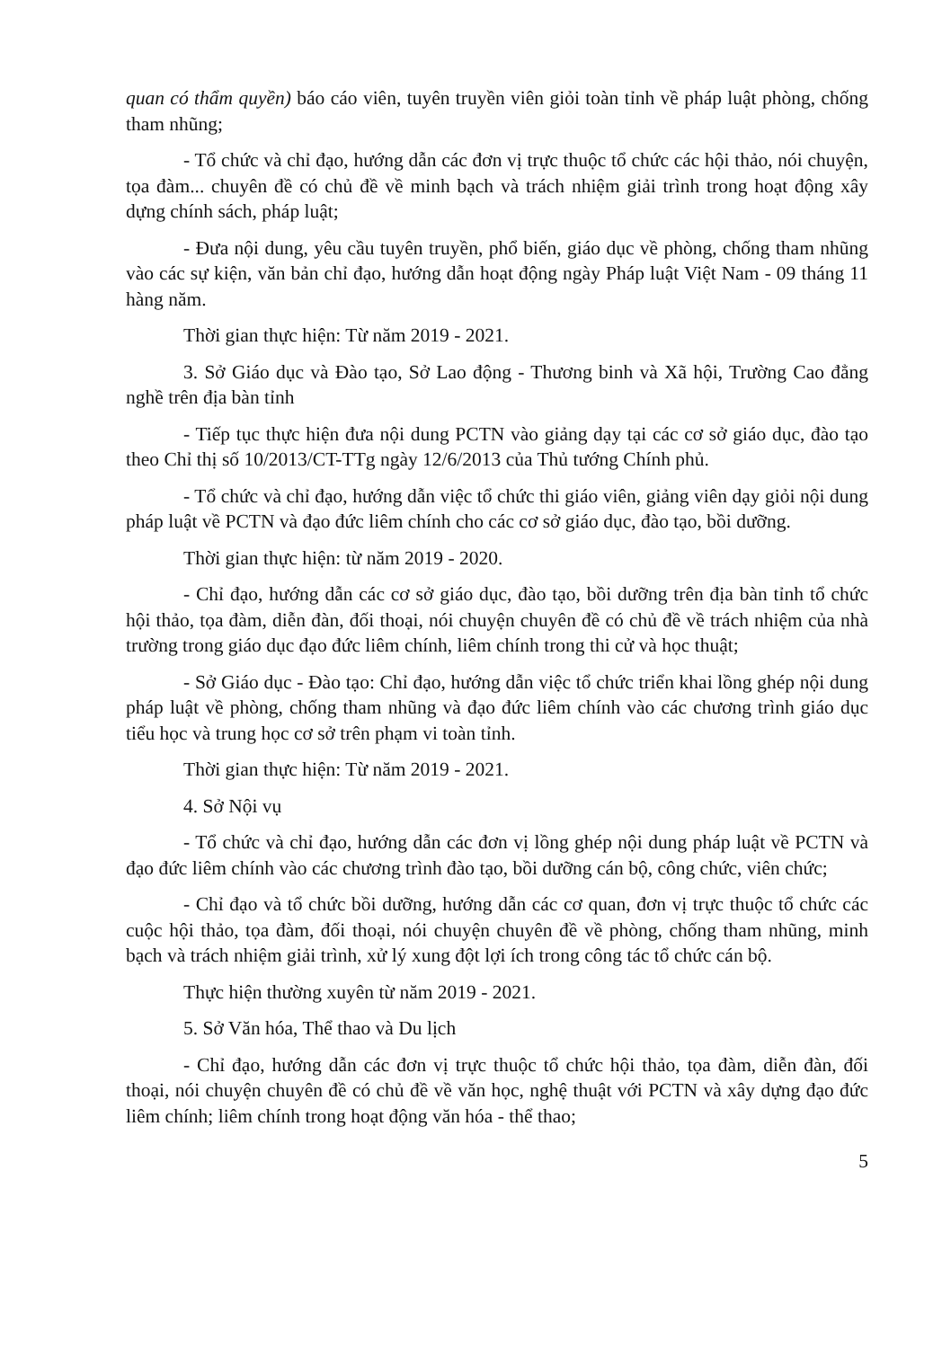quan có thẩm quyền) báo cáo viên, tuyên truyền viên giỏi toàn tỉnh về pháp luật phòng, chống tham nhũng;
- Tổ chức và chỉ đạo, hướng dẫn các đơn vị trực thuộc tổ chức các hội thảo, nói chuyện, tọa đàm... chuyên đề có chủ đề về minh bạch và trách nhiệm giải trình trong hoạt động xây dựng chính sách, pháp luật;
- Đưa nội dung, yêu cầu tuyên truyền, phổ biến, giáo dục về phòng, chống tham nhũng vào các sự kiện, văn bản chỉ đạo, hướng dẫn hoạt động ngày Pháp luật Việt Nam - 09 tháng 11 hàng năm.
Thời gian thực hiện: Từ năm 2019 - 2021.
3. Sở Giáo dục và Đào tạo, Sở Lao động - Thương binh và Xã hội, Trường Cao đẳng nghề trên địa bàn tỉnh
- Tiếp tục thực hiện đưa nội dung PCTN vào giảng dạy tại các cơ sở giáo dục, đào tạo theo Chỉ thị số 10/2013/CT-TTg ngày 12/6/2013 của Thủ tướng Chính phủ.
- Tổ chức và chỉ đạo, hướng dẫn việc tổ chức thi giáo viên, giảng viên dạy giỏi nội dung pháp luật về PCTN và đạo đức liêm chính cho các cơ sở giáo dục, đào tạo, bồi dưỡng.
Thời gian thực hiện: từ năm 2019 - 2020.
- Chỉ đạo, hướng dẫn các cơ sở giáo dục, đào tạo, bồi dưỡng trên địa bàn tỉnh tổ chức hội thảo, tọa đàm, diễn đàn, đối thoại, nói chuyện chuyên đề có chủ đề về trách nhiệm của nhà trường trong giáo dục đạo đức liêm chính, liêm chính trong thi cử và học thuật;
- Sở Giáo dục - Đào tạo: Chỉ đạo, hướng dẫn việc tổ chức triển khai lồng ghép nội dung pháp luật về phòng, chống tham nhũng và đạo đức liêm chính vào các chương trình giáo dục tiểu học và trung học cơ sở trên phạm vi toàn tỉnh.
Thời gian thực hiện: Từ năm 2019 - 2021.
4. Sở Nội vụ
- Tổ chức và chỉ đạo, hướng dẫn các đơn vị lồng ghép nội dung pháp luật về PCTN và đạo đức liêm chính vào các chương trình đào tạo, bồi dưỡng cán bộ, công chức, viên chức;
- Chỉ đạo và tổ chức bồi dưỡng, hướng dẫn các cơ quan, đơn vị trực thuộc tổ chức các cuộc hội thảo, tọa đàm, đối thoại, nói chuyện chuyên đề về phòng, chống tham nhũng, minh bạch và trách nhiệm giải trình, xử lý xung đột lợi ích trong công tác tổ chức cán bộ.
Thực hiện thường xuyên từ năm 2019 - 2021.
5. Sở Văn hóa, Thể thao và Du lịch
- Chỉ đạo, hướng dẫn các đơn vị trực thuộc tổ chức hội thảo, tọa đàm, diễn đàn, đối thoại, nói chuyện chuyên đề có chủ đề về văn học, nghệ thuật với PCTN và xây dựng đạo đức liêm chính; liêm chính trong hoạt động văn hóa - thể thao;
5